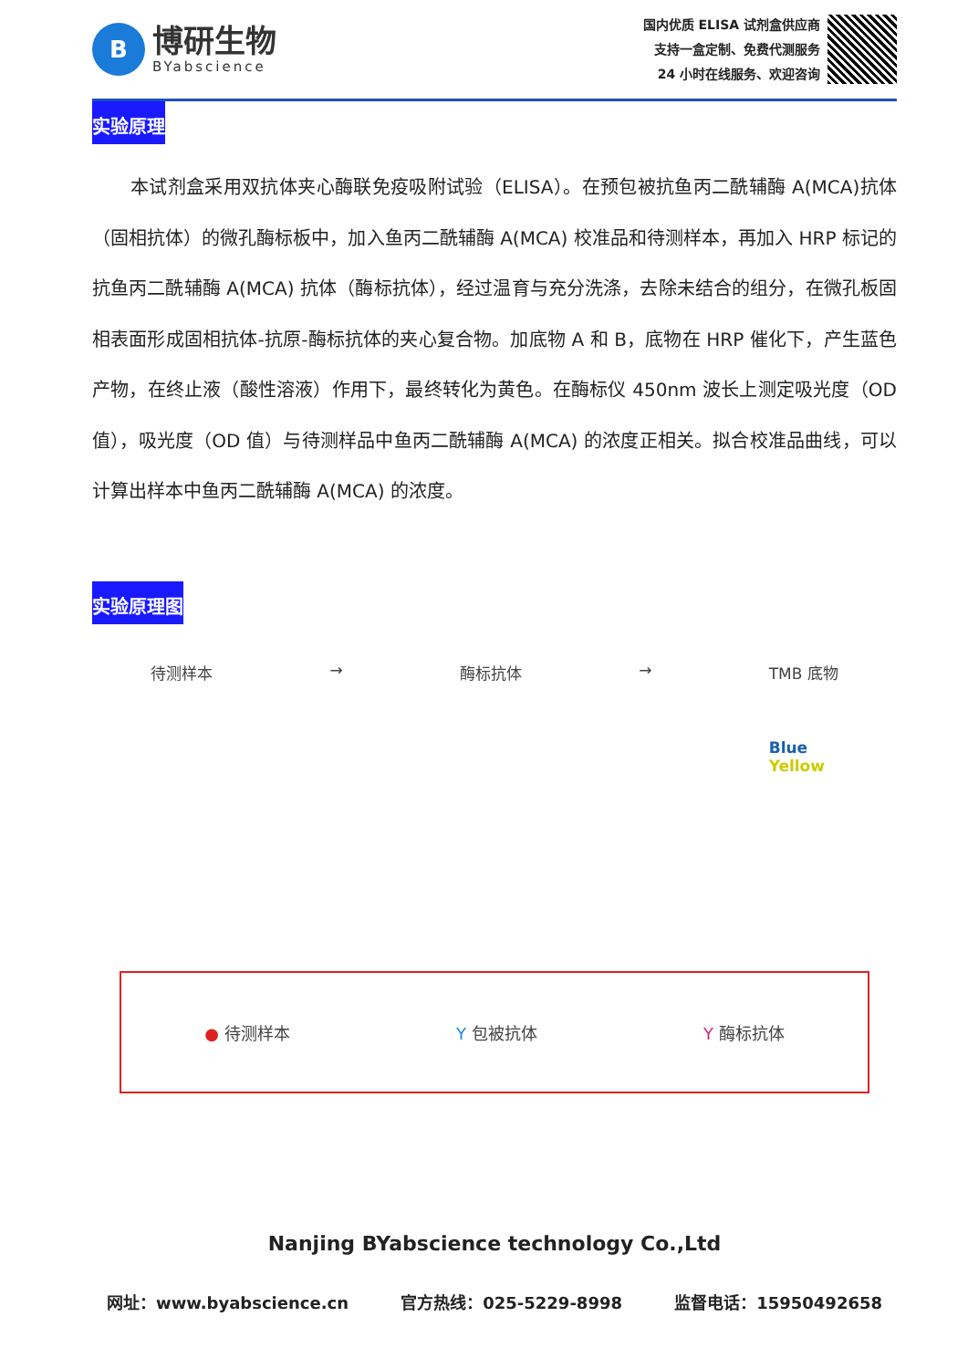B
博研生物
BYabscience
国内优质 ELISA 试剂盒供应商
支持一盒定制、免费代测服务
24 小时在线服务、欢迎咨询
实验原理
本试剂盒采用双抗体夹心酶联免疫吸附试验（ELISA）。在预包被抗鱼丙二酰辅酶 A(MCA)抗体（固相抗体）的微孔酶标板中，加入鱼丙二酰辅酶 A(MCA) 校准品和待测样本，再加入 HRP 标记的抗鱼丙二酰辅酶 A(MCA) 抗体（酶标抗体），经过温育与充分洗涤，去除未结合的组分，在微孔板固相表面形成固相抗体-抗原-酶标抗体的夹心复合物。加底物 A 和 B，底物在 HRP 催化下，产生蓝色产物，在终止液（酸性溶液）作用下，最终转化为黄色。在酶标仪 450nm 波长上测定吸光度（OD 值），吸光度（OD 值）与待测样品中鱼丙二酰辅酶 A(MCA) 的浓度正相关。拟合校准品曲线，可以计算出样本中鱼丙二酰辅酶 A(MCA) 的浓度。
实验原理图
待测样本 → 酶标抗体 → TMB 底物
Blue
Yellow
● 待测样本 Y 包被抗体 Y 酶标抗体
Nanjing BYabscience technology Co.,Ltd
网址：www.byabscience.cn 官方热线：025-5229-8998 监督电话：15950492658